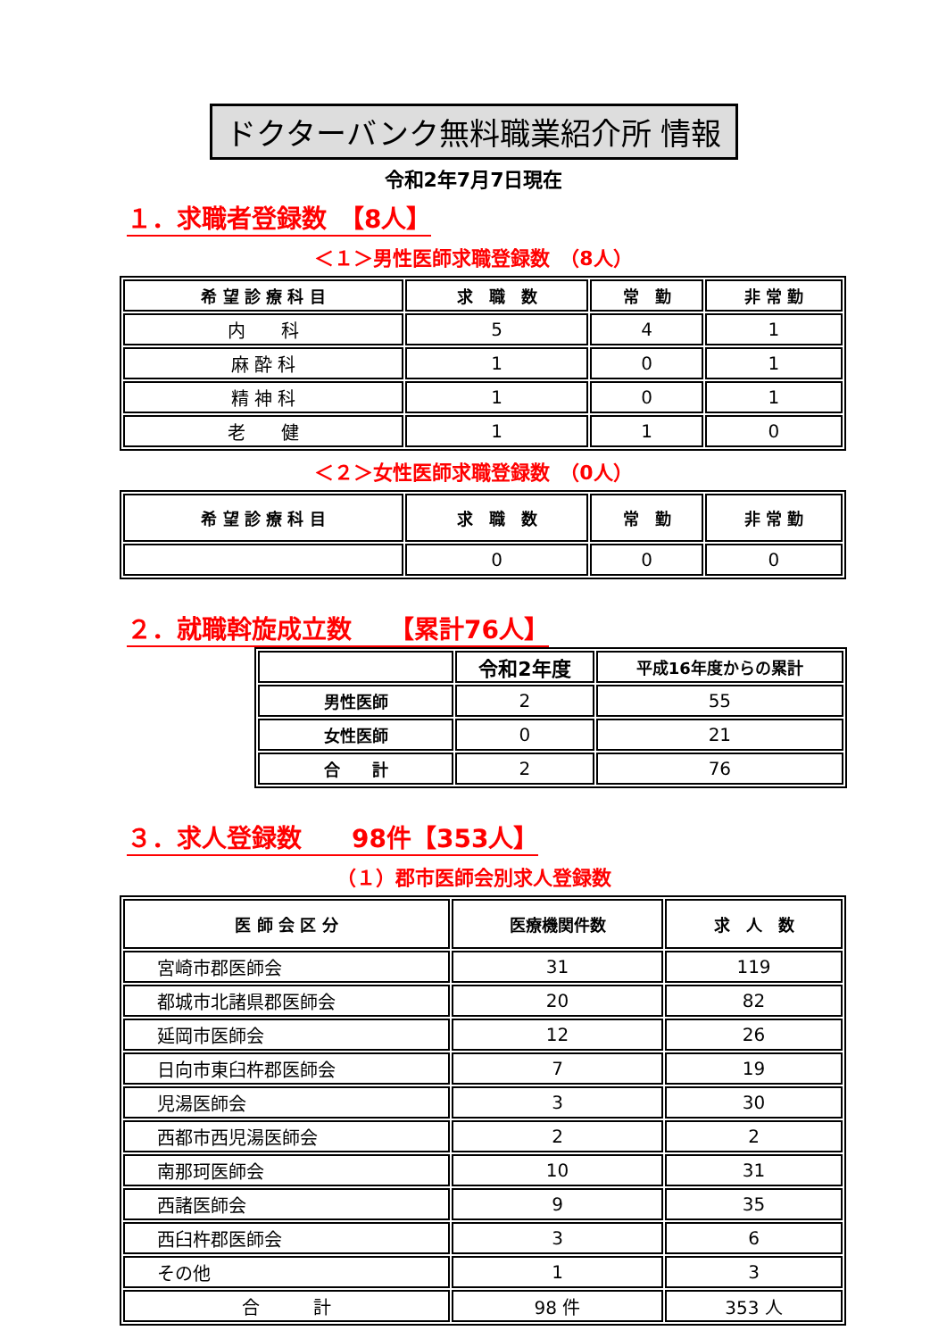ドクターバンク無料職業紹介所 情報
令和2年7月7日現在
１．求職者登録数　【8人】
＜１＞男性医師求職登録数　（8人）
| 希 望 診 療 科 目 | 求 職 数 | 常 勤 | 非 常 勤 |
| --- | --- | --- | --- |
| 内 科 | 5 | 4 | 1 |
| 麻 酔 科 | 1 | 0 | 1 |
| 精 神 科 | 1 | 0 | 1 |
| 老 健 | 1 | 1 | 0 |
＜２＞女性医師求職登録数　（0人）
| 希 望 診 療 科 目 | 求 職 数 | 常 勤 | 非 常 勤 |
| --- | --- | --- | --- |
| | 0 | 0 | 0 |
２．就職斡旋成立数　　【累計76人】
| | 令和2年度 | 平成16年度からの累計 |
| --- | --- | --- |
| 男性医師 | 2 | 55 |
| 女性医師 | 0 | 21 |
| 合 計 | 2 | 76 |
３．求人登録数　　98件【353人】
（１）郡市医師会別求人登録数
| 医 師 会 区 分 | 医療機関件数 | 求 人 数 |
| --- | --- | --- |
| 宮崎市郡医師会 | 31 | 119 |
| 都城市北諸県郡医師会 | 20 | 82 |
| 延岡市医師会 | 12 | 26 |
| 日向市東臼杵郡医師会 | 7 | 19 |
| 児湯医師会 | 3 | 30 |
| 西都市西児湯医師会 | 2 | 2 |
| 南那珂医師会 | 10 | 31 |
| 西諸医師会 | 9 | 35 |
| 西臼杵郡医師会 | 3 | 6 |
| その他 | 1 | 3 |
| 合 計 | 98 件 | 353 人 |